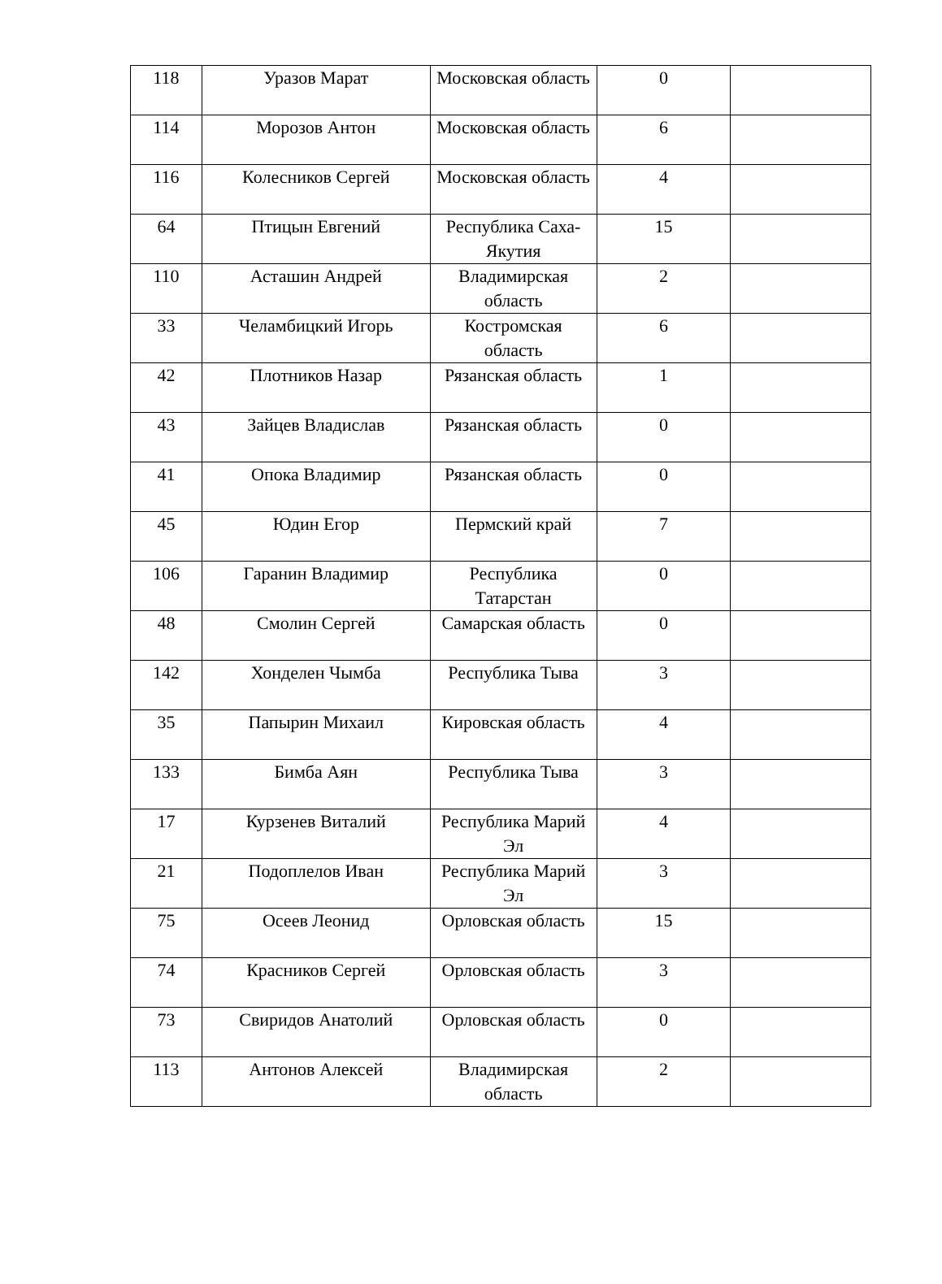| 118 | Уразов Марат | Московская область | 0 | |
| 114 | Морозов Антон | Московская область | 6 | |
| 116 | Колесников Сергей | Московская область | 4 | |
| 64 | Птицын Евгений | Республика Саха-Якутия | 15 | |
| 110 | Асташин Андрей | Владимирская область | 2 | |
| 33 | Челамбицкий Игорь | Костромская область | 6 | |
| 42 | Плотников Назар | Рязанская область | 1 | |
| 43 | Зайцев Владислав | Рязанская область | 0 | |
| 41 | Опока Владимир | Рязанская область | 0 | |
| 45 | Юдин Егор | Пермский край | 7 | |
| 106 | Гаранин Владимир | Республика Татарстан | 0 | |
| 48 | Смолин Сергей | Самарская область | 0 | |
| 142 | Хонделен Чымба | Республика Тыва | 3 | |
| 35 | Папырин Михаил | Кировская область | 4 | |
| 133 | Бимба Аян | Республика Тыва | 3 | |
| 17 | Курзенев Виталий | Республика Марий Эл | 4 | |
| 21 | Подоплелов Иван | Республика Марий Эл | 3 | |
| 75 | Осеев Леонид | Орловская область | 15 | |
| 74 | Красников Сергей | Орловская область | 3 | |
| 73 | Свиридов Анатолий | Орловская область | 0 | |
| 113 | Антонов Алексей | Владимирская область | 2 | |